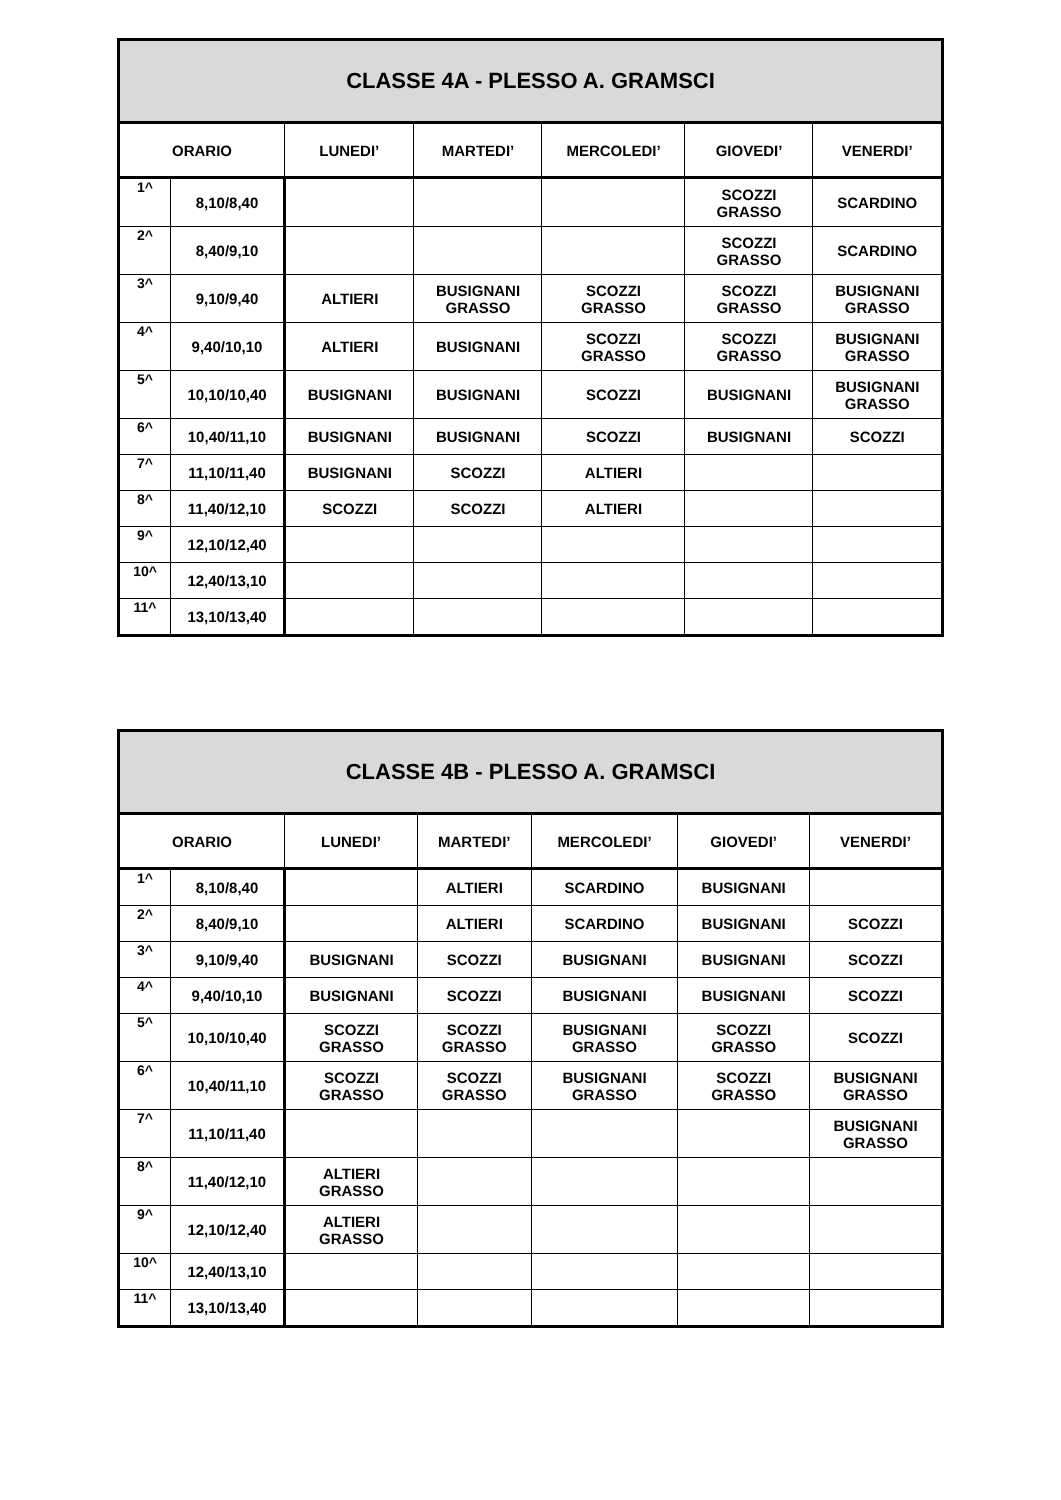| CLASSE 4A - PLESSO A. GRAMSCI | | | | | | |
| --- | --- | --- | --- | --- | --- | --- |
| ORARIO | | LUNEDI’ | MARTEDI’ | MERCOLEDI’ | GIOVEDI’ | VENERDI’ |
| 1^ | 8,10/8,40 | | | | SCOZZI GRASSO | SCARDINO |
| 2^ | 8,40/9,10 | | | | SCOZZI GRASSO | SCARDINO |
| 3^ | 9,10/9,40 | ALTIERI | BUSIGNANI GRASSO | SCOZZI GRASSO | SCOZZI GRASSO | BUSIGNANI GRASSO |
| 4^ | 9,40/10,10 | ALTIERI | BUSIGNANI | SCOZZI GRASSO | SCOZZI GRASSO | BUSIGNANI GRASSO |
| 5^ | 10,10/10,40 | BUSIGNANI | BUSIGNANI | SCOZZI | BUSIGNANI | BUSIGNANI GRASSO |
| 6^ | 10,40/11,10 | BUSIGNANI | BUSIGNANI | SCOZZI | BUSIGNANI | SCOZZI |
| 7^ | 11,10/11,40 | BUSIGNANI | SCOZZI | ALTIERI | | |
| 8^ | 11,40/12,10 | SCOZZI | SCOZZI | ALTIERI | | |
| 9^ | 12,10/12,40 | | | | | |
| 10^ | 12,40/13,10 | | | | | |
| 11^ | 13,10/13,40 | | | | | |
| CLASSE 4B - PLESSO A. GRAMSCI | | | | | | |
| --- | --- | --- | --- | --- | --- | --- |
| ORARIO | | LUNEDI’ | MARTEDI’ | MERCOLEDI’ | GIOVEDI’ | VENERDI’ |
| 1^ | 8,10/8,40 | | ALTIERI | SCARDINO | BUSIGNANI | |
| 2^ | 8,40/9,10 | | ALTIERI | SCARDINO | BUSIGNANI | SCOZZI |
| 3^ | 9,10/9,40 | BUSIGNANI | SCOZZI | BUSIGNANI | BUSIGNANI | SCOZZI |
| 4^ | 9,40/10,10 | BUSIGNANI | SCOZZI | BUSIGNANI | BUSIGNANI | SCOZZI |
| 5^ | 10,10/10,40 | SCOZZI GRASSO | SCOZZI GRASSO | BUSIGNANI GRASSO | SCOZZI GRASSO | SCOZZI |
| 6^ | 10,40/11,10 | SCOZZI GRASSO | SCOZZI GRASSO | BUSIGNANI GRASSO | SCOZZI GRASSO | BUSIGNANI GRASSO |
| 7^ | 11,10/11,40 | | | | | BUSIGNANI GRASSO |
| 8^ | 11,40/12,10 | ALTIERI GRASSO | | | | |
| 9^ | 12,10/12,40 | ALTIERI GRASSO | | | | |
| 10^ | 12,40/13,10 | | | | | |
| 11^ | 13,10/13,40 | | | | | |